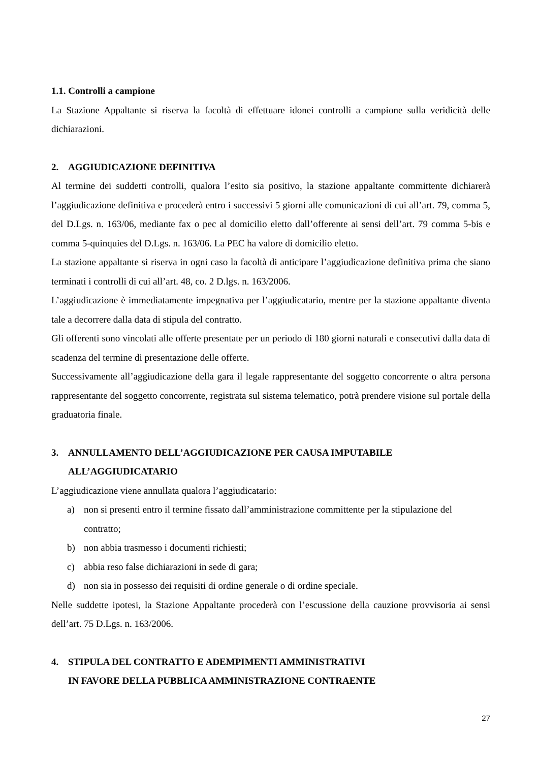1.1. Controlli a campione
La Stazione Appaltante si riserva la facoltà di effettuare idonei controlli a campione sulla veridicità delle dichiarazioni.
2. AGGIUDICAZIONE DEFINITIVA
Al termine dei suddetti controlli, qualora l’esito sia positivo, la stazione appaltante committente dichiarerà l’aggiudicazione definitiva e procederà entro i successivi 5 giorni alle comunicazioni di cui all’art. 79, comma 5, del D.Lgs. n. 163/06, mediante fax o pec al domicilio eletto dall’offerente ai sensi dell’art. 79 comma 5-bis e comma 5-quinquies del D.Lgs. n. 163/06. La PEC ha valore di domicilio eletto.
La stazione appaltante si riserva in ogni caso la facoltà di anticipare l’aggiudicazione definitiva prima che siano terminati i controlli di cui all’art. 48, co. 2 D.lgs. n. 163/2006.
L’aggiudicazione è immediatamente impegnativa per l’aggiudicatario, mentre per la stazione appaltante diventa tale a decorrere dalla data di stipula del contratto.
Gli offerenti sono vincolati alle offerte presentate per un periodo di 180 giorni naturali e consecutivi dalla data di scadenza del termine di presentazione delle offerte.
Successivamente all’aggiudicazione della gara il legale rappresentante del soggetto concorrente o altra persona rappresentante del soggetto concorrente, registrata sul sistema telematico, potrà prendere visione sul portale della graduatoria finale.
3. ANNULLAMENTO DELL’AGGIUDICAZIONE PER CAUSA IMPUTABILE ALL’AGGIUDICATARIO
L’aggiudicazione viene annullata qualora l’aggiudicatario:
a) non si presenti entro il termine fissato dall’amministrazione committente per la stipulazione del contratto;
b) non abbia trasmesso i documenti richiesti;
c) abbia reso false dichiarazioni in sede di gara;
d) non sia in possesso dei requisiti di ordine generale o di ordine speciale.
Nelle suddette ipotesi, la Stazione Appaltante procederà con l’escussione della cauzione provvisoria ai sensi dell’art. 75 D.Lgs. n. 163/2006.
4. STIPULA DEL CONTRATTO E ADEMPIMENTI AMMINISTRATIVI
IN FAVORE DELLA PUBBLICA AMMINISTRAZIONE CONTRAENTE
27